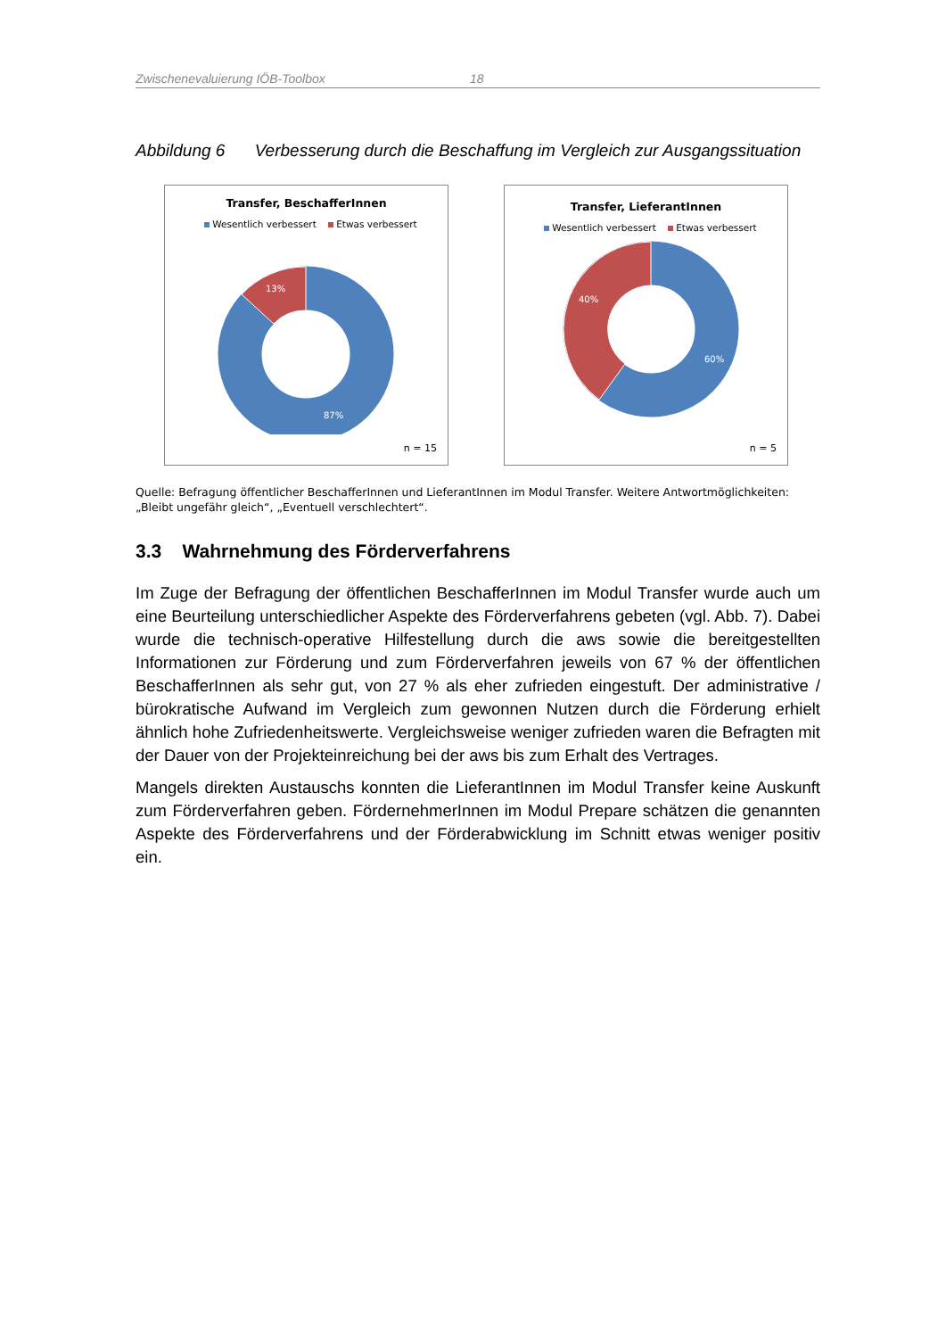Zwischenevaluierung IÖB-Toolbox 18
Abbildung 6 Verbesserung durch die Beschaffung im Vergleich zur Ausgangssituation
Transfer, BeschafferInnen
Wesentlich verbessert Etwas verbessert
13%
87%
n = 15
Transfer, LieferantInnen
Wesentlich verbessert Etwas verbessert
40%
60%
n = 5
Quelle: Befragung öffentlicher BeschafferInnen und LieferantInnen im Modul Transfer. Weitere Antwortmöglichkeiten: „Bleibt ungefähr gleich“, „Eventuell verschlechtert“.
3.3 Wahrnehmung des Förderverfahrens
Im Zuge der Befragung der öffentlichen BeschafferInnen im Modul Transfer wurde auch um eine Beurteilung unterschiedlicher Aspekte des Förderverfahrens gebeten (vgl. Abb. 7). Dabei wurde die technisch-operative Hilfestellung durch die aws sowie die bereitgestellten Informationen zur Förderung und zum Förderverfahren jeweils von 67 % der öffentlichen BeschafferInnen als sehr gut, von 27 % als eher zufrieden eingestuft. Der administrative / bürokratische Aufwand im Vergleich zum gewonnen Nutzen durch die Förderung erhielt ähnlich hohe Zufriedenheitswerte. Vergleichsweise weniger zufrieden waren die Befragten mit der Dauer von der Projekteinreichung bei der aws bis zum Erhalt des Vertrages.
Mangels direkten Austauschs konnten die LieferantInnen im Modul Transfer keine Auskunft zum Förderverfahren geben. FördernehmerInnen im Modul Prepare schätzen die genannten Aspekte des Förderverfahrens und der Förderabwicklung im Schnitt etwas weniger positiv ein.